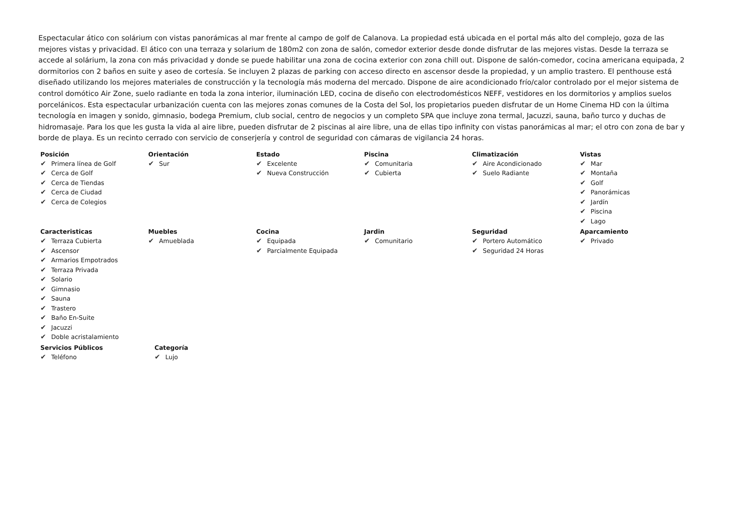Espectacular ático con solárium con vistas panorámicas al mar frente al campo de golf de Calanova. La propiedad está ubicada en el portal más alto del complejo, goza de las mejores vistas y privacidad. El ático con una terraza y solarium de 180m2 con zona de salón, comedor exterior desde donde disfrutar de las mejores vistas. Desde la terraza se accede al solárium, la zona con más privacidad y donde se puede habilitar una zona de cocina exterior con zona chill out. Dispone de salón-comedor, cocina americana equipada, 2 dormitorios con 2 baños en suite y aseo de cortesía. Se incluyen 2 plazas de parking con acceso directo en ascensor desde la propiedad, y un amplio trastero. El penthouse está diseñado utilizando los mejores materiales de construcción y la tecnología más moderna del mercado. Dispone de aire acondicionado frío/calor controlado por el mejor sistema de control domótico Air Zone, suelo radiante en toda la zona interior, iluminación LED, cocina de diseño con electrodomésticos NEFF, vestidores en los dormitorios y amplios suelos porcelánicos. Esta espectacular urbanización cuenta con las mejores zonas comunes de la Costa del Sol, los propietarios pueden disfrutar de un Home Cinema HD con la última tecnología en imagen y sonido, gimnasio, bodega Premium, club social, centro de negocios y un completo SPA que incluye zona termal, Jacuzzi, sauna, baño turco y duchas de hidromasaje. Para los que les gusta la vida al aire libre, pueden disfrutar de 2 piscinas al aire libre, una de ellas tipo infinity con vistas panorámicas al mar; el otro con zona de bar y borde de playa. Es un recinto cerrado con servicio de conserjería y control de seguridad con cámaras de vigilancia 24 horas.
Posición
✔ Primera línea de Golf
✔ Cerca de Golf
✔ Cerca de Tiendas
✔ Cerca de Ciudad
✔ Cerca de Colegios
Orientación
✔ Sur
Estado
✔ Excelente
✔ Nueva Construcción
Piscina
✔ Comunitaria
✔ Cubierta
Climatización
✔ Aire Acondicionado
✔ Suelo Radiante
Vistas
✔ Mar
✔ Montaña
✔ Golf
✔ Panorámicas
✔ Jardín
✔ Piscina
✔ Lago
Caracteristicas
✔ Terraza Cubierta
✔ Ascensor
✔ Armarios Empotrados
✔ Terraza Privada
✔ Solario
✔ Gimnasio
✔ Sauna
✔ Trastero
✔ Baño En-Suite
✔ Jacuzzi
✔ Doble acristalamiento
Muebles
✔ Amueblada
Cocina
✔ Equipada
✔ Parcialmente Equipada
Jardin
✔ Comunitario
Seguridad
✔ Portero Automático
✔ Seguridad 24 Horas
Aparcamiento
✔ Privado
Servicios Públicos
✔ Teléfono
Categoría
✔ Lujo